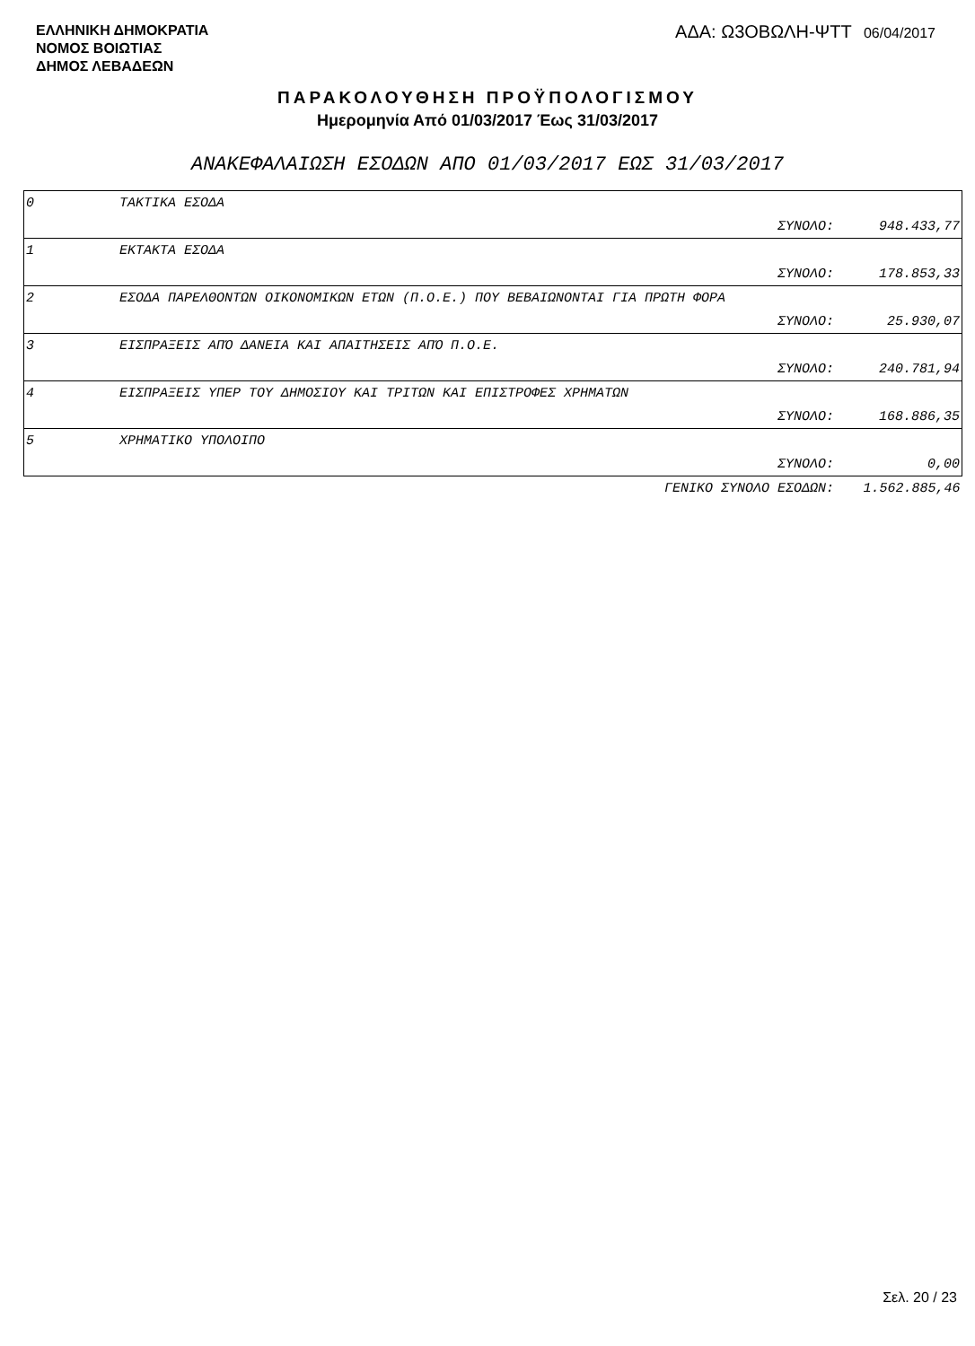ΕΛΛΗΝΙΚΗ ΔΗΜΟΚΡΑΤΙΑ
ΝΟΜΟΣ ΒΟΙΩΤΙΑΣ
ΔΗΜΟΣ ΛΕΒΑΔΕΩΝ
ΑΔΑ: Ω3ΟΒΩΛΗ-ΨΤΤ 06/04/2017
ΠΑΡΑΚΟΛΟΥΘΗΣΗ ΠΡΟΫΠΟΛΟΓΙΣΜΟΥ
Ημερομηνία Από 01/03/2017 Έως 31/03/2017
ΑΝΑΚΕΦΑΛΑΙΩΣΗ ΕΣΟΔΩΝ ΑΠΟ 01/03/2017 ΕΩΣ 31/03/2017
| 0 | ΤΑΚΤΙΚΑ ΕΣΟΔΑ | | |
| | | ΣΥΝΟΛΟ: | 948.433,77 |
| 1 | ΕΚΤΑΚΤΑ ΕΣΟΔΑ | | |
| | | ΣΥΝΟΛΟ: | 178.853,33 |
| 2 | ΕΣΟΔΑ ΠΑΡΕΛΘΟΝΤΩΝ ΟΙΚΟΝΟΜΙΚΩΝ ΕΤΩΝ (Π.Ο.Ε.) ΠΟΥ ΒΕΒΑΙΩΝΟΝΤΑΙ ΓΙΑ ΠΡΩΤΗ ΦΟΡΑ | | |
| | | ΣΥΝΟΛΟ: | 25.930,07 |
| 3 | ΕΙΣΠΡΑΞΕΙΣ ΑΠΌ ΔΑΝΕΙΑ ΚΑΙ ΑΠΑΙΤΗΣΕΙΣ ΑΠΌ Π.Ο.Ε. | | |
| | | ΣΥΝΟΛΟ: | 240.781,94 |
| 4 | ΕΙΣΠΡΑΞΕΙΣ ΥΠΕΡ ΤΟΥ ΔΗΜΟΣΙΟΥ ΚΑΙ ΤΡΙΤΩΝ ΚΑΙ ΕΠΙΣΤΡΟΦΕΣ ΧΡΗΜΑΤΩΝ | | |
| | | ΣΥΝΟΛΟ: | 168.886,35 |
| 5 | ΧΡΗΜΑΤΙΚΟ ΥΠΟΛΟΙΠΟ | | |
| | | ΣΥΝΟΛΟ: | 0,00 |
| | ΓΕΝΙΚΟ ΣΥΝΟΛΟ ΕΣΟΔΩΝ: | | 1.562.885,46 |
Σελ. 20 / 23